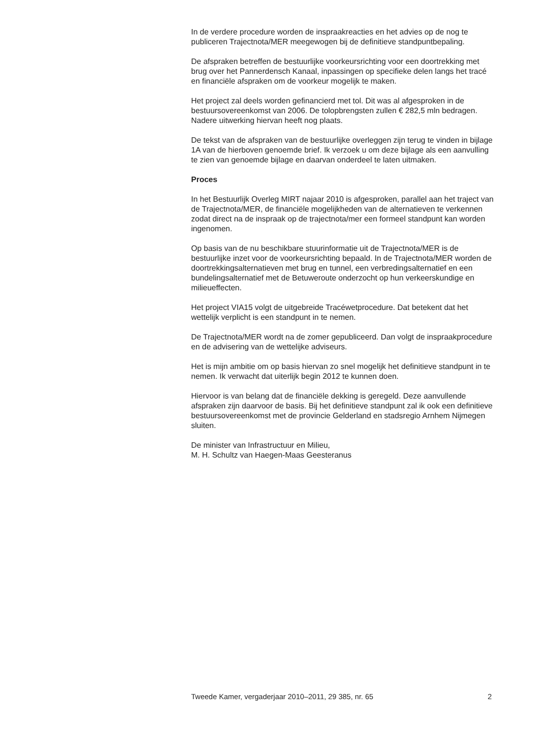In de verdere procedure worden de inspraakreacties en het advies op de nog te publiceren Trajectnota/MER meegewogen bij de definitieve standpuntbepaling.
De afspraken betreffen de bestuurlijke voorkeursrichting voor een doortrekking met brug over het Pannerdensch Kanaal, inpassingen op specifieke delen langs het tracé en financiële afspraken om de voorkeur mogelijk te maken.
Het project zal deels worden gefinancierd met tol. Dit was al afgesproken in de bestuursovereenkomst van 2006. De tolopbrengsten zullen € 282,5 mln bedragen. Nadere uitwerking hiervan heeft nog plaats.
De tekst van de afspraken van de bestuurlijke overleggen zijn terug te vinden in bijlage 1A van de hierboven genoemde brief. Ik verzoek u om deze bijlage als een aanvulling te zien van genoemde bijlage en daarvan onderdeel te laten uitmaken.
Proces
In het Bestuurlijk Overleg MIRT najaar 2010 is afgesproken, parallel aan het traject van de Trajectnota/MER, de financiële mogelijkheden van de alternatieven te verkennen zodat direct na de inspraak op de trajectnota/mer een formeel standpunt kan worden ingenomen.
Op basis van de nu beschikbare stuurinformatie uit de Trajectnota/MER is de bestuurlijke inzet voor de voorkeursrichting bepaald. In de Trajectnota/MER worden de doortrekkingsalternatieven met brug en tunnel, een verbredingsalternatief en een bundelingsalternatief met de Betuweroute onderzocht op hun verkeerskundige en milieueffecten.
Het project VIA15 volgt de uitgebreide Tracéwetprocedure. Dat betekent dat het wettelijk verplicht is een standpunt in te nemen.
De Trajectnota/MER wordt na de zomer gepubliceerd. Dan volgt de inspraakprocedure en de advisering van de wettelijke adviseurs.
Het is mijn ambitie om op basis hiervan zo snel mogelijk het definitieve standpunt in te nemen. Ik verwacht dat uiterlijk begin 2012 te kunnen doen.
Hiervoor is van belang dat de financiële dekking is geregeld. Deze aanvullende afspraken zijn daarvoor de basis. Bij het definitieve standpunt zal ik ook een definitieve bestuursovereenkomst met de provincie Gelderland en stadsregio Arnhem Nijmegen sluiten.
De minister van Infrastructuur en Milieu,
M. H. Schultz van Haegen-Maas Geesteranus
Tweede Kamer, vergaderjaar 2010–2011, 29 385, nr. 65 2